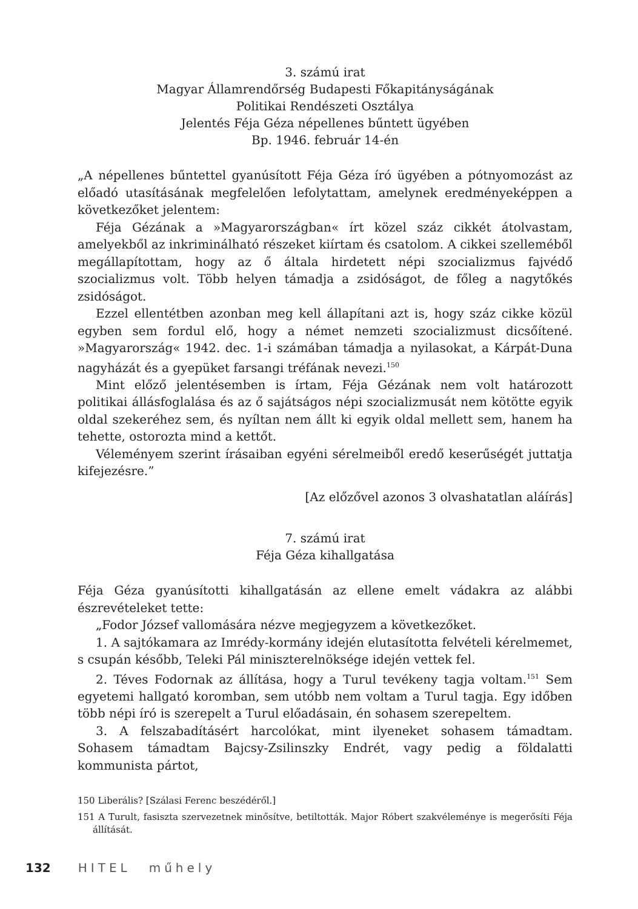3. számú irat
Magyar Államrendőrség Budapesti Főkapitányságának
Politikai Rendészeti Osztálya
Jelentés Féja Géza népellenes bűntett ügyében
Bp. 1946. február 14-én
„A népellenes bűntettel gyanúsított Féja Géza író ügyében a pótnyomozást az előadó utasításának megfelelően lefolytattam, amelynek eredményeképpen a következőket jelentem:
Féja Gézának a »Magyarországban« írt közel száz cikkét átolvastam, amelyekből az inkriminálható részeket kiírtam és csatolom. A cikkei szelleméből megállapítottam, hogy az ő általa hirdetett népi szocializmus fajvédő szocializmus volt. Több helyen támadja a zsidóságot, de főleg a nagytőkés zsidóságot.
Ezzel ellentétben azonban meg kell állapítani azt is, hogy száz cikke közül egyben sem fordul elő, hogy a német nemzeti szocializmust dicsőítené. »Magyarország« 1942. dec. 1-i számában támadja a nyilasokat, a Kárpát-Duna nagyházát és a gyepüket farsangi tréfának nevezi.<sup>150</sup>
Mint előző jelentésemben is írtam, Féja Gézának nem volt határozott politikai állásfoglalása és az ő sajátságos népi szocializmusát nem kötötte egyik oldal szekeréhez sem, és nyíltan nem állt ki egyik oldal mellett sem, hanem ha tehette, ostorozta mind a kettőt.
Véleményem szerint írásaiban egyéni sérelmeiből eredő keserűségét juttatja kifejezésre.”
[Az előzővel azonos 3 olvashatatlan aláírás]
7. számú irat
Féja Géza kihallgatása
Féja Géza gyanúsítotti kihallgatásán az ellene emelt vádakra az alábbi észrevételeket tette:
„Fodor József vallomására nézve megjegyzem a következőket.
1. A sajtókamara az Imrédy-kormány idején elutasította felvételi kérelmemet, s csupán később, Teleki Pál miniszterelnöksége idején vettek fel.
2. Téves Fodornak az állítása, hogy a Turul tevékeny tagja voltam.<sup>151</sup> Sem egyetemi hallgató koromban, sem utóbb nem voltam a Turul tagja. Egy időben több népi író is szerepelt a Turul előadásain, én sohasem szerepeltem.
3. A felszabadításért harcolókat, mint ilyeneket sohasem támadtam. Sohasem támadtam Bajcsy-Zsilinszky Endrét, vagy pedig a földalatti kommunista pártot,
150 Liberális? [Szálasi Ferenc beszédéről.]
151 A Turult, fasiszta szervezetnek minősítve, betiltották. Major Róbert szakvéleménye is megerősíti Féja állítását.
132 HITEL műhely